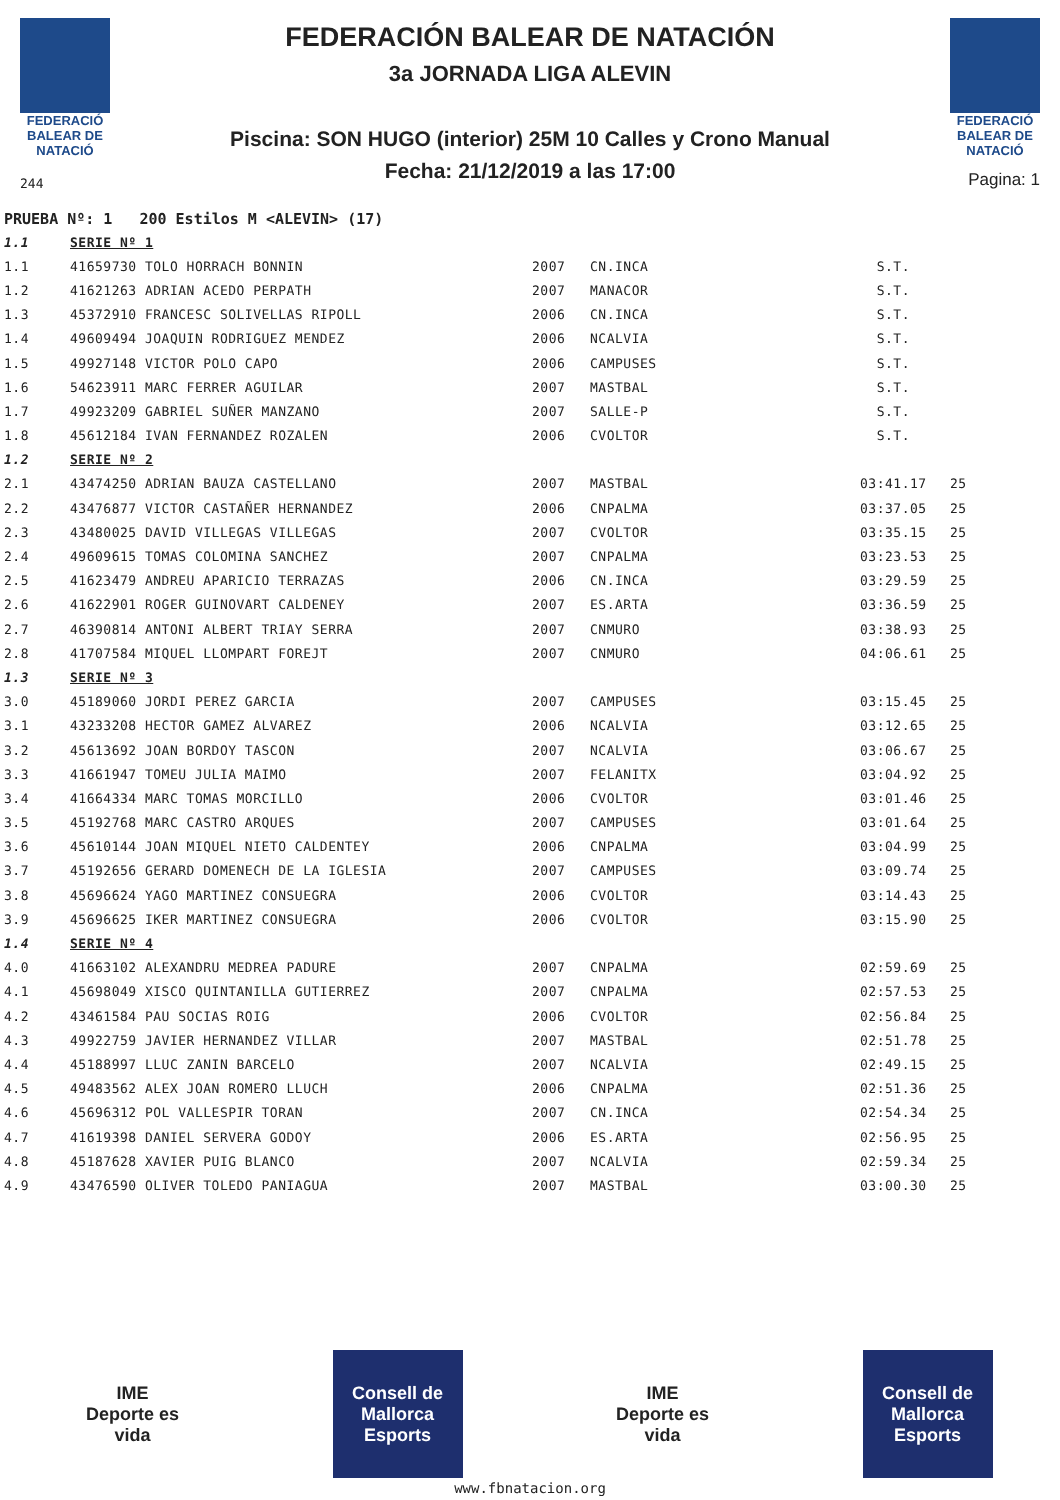FEDERACIÓ BALEAR DE NATACIÓ
244
FEDERACIÓN BALEAR DE NATACIÓN
3a JORNADA LIGA ALEVIN
Piscina: SON HUGO (interior) 25M 10 Calles y Crono Manual
Fecha: 21/12/2019 a las 17:00
FEDERACIÓ BALEAR DE NATACIÓ
Pagina: 1
PRUEBA Nº: 1 200 Estilos M <ALEVIN> (17)
| 1.1 | SERIE Nº 1 | | | | |
| 1.1 | 41659730 TOLO HORRACH BONNIN | 2007 | CN.INCA | S.T. | |
| 1.2 | 41621263 ADRIAN ACEDO PERPATH | 2007 | MANACOR | S.T. | |
| 1.3 | 45372910 FRANCESC SOLIVELLAS RIPOLL | 2006 | CN.INCA | S.T. | |
| 1.4 | 49609494 JOAQUIN RODRIGUEZ MENDEZ | 2006 | NCALVIA | S.T. | |
| 1.5 | 49927148 VICTOR POLO CAPO | 2006 | CAMPUSES | S.T. | |
| 1.6 | 54623911 MARC FERRER AGUILAR | 2007 | MASTBAL | S.T. | |
| 1.7 | 49923209 GABRIEL SUÑER MANZANO | 2007 | SALLE-P | S.T. | |
| 1.8 | 45612184 IVAN FERNANDEZ ROZALEN | 2006 | CVOLTOR | S.T. | |
| 1.2 | SERIE Nº 2 | | | | |
| 2.1 | 43474250 ADRIAN BAUZA CASTELLANO | 2007 | MASTBAL | 03:41.17 | 25 |
| 2.2 | 43476877 VICTOR CASTAÑER HERNANDEZ | 2006 | CNPALMA | 03:37.05 | 25 |
| 2.3 | 43480025 DAVID VILLEGAS VILLEGAS | 2007 | CVOLTOR | 03:35.15 | 25 |
| 2.4 | 49609615 TOMAS COLOMINA SANCHEZ | 2007 | CNPALMA | 03:23.53 | 25 |
| 2.5 | 41623479 ANDREU APARICIO TERRAZAS | 2006 | CN.INCA | 03:29.59 | 25 |
| 2.6 | 41622901 ROGER GUINOVART CALDENEY | 2007 | ES.ARTA | 03:36.59 | 25 |
| 2.7 | 46390814 ANTONI ALBERT TRIAY SERRA | 2007 | CNMURO | 03:38.93 | 25 |
| 2.8 | 41707584 MIQUEL LLOMPART FOREJT | 2007 | CNMURO | 04:06.61 | 25 |
| 1.3 | SERIE Nº 3 | | | | |
| 3.0 | 45189060 JORDI PEREZ GARCIA | 2007 | CAMPUSES | 03:15.45 | 25 |
| 3.1 | 43233208 HECTOR GAMEZ ALVAREZ | 2006 | NCALVIA | 03:12.65 | 25 |
| 3.2 | 45613692 JOAN BORDOY TASCON | 2007 | NCALVIA | 03:06.67 | 25 |
| 3.3 | 41661947 TOMEU JULIA MAIMO | 2007 | FELANITX | 03:04.92 | 25 |
| 3.4 | 41664334 MARC TOMAS MORCILLO | 2006 | CVOLTOR | 03:01.46 | 25 |
| 3.5 | 45192768 MARC CASTRO ARQUES | 2007 | CAMPUSES | 03:01.64 | 25 |
| 3.6 | 45610144 JOAN MIQUEL NIETO CALDENTEY | 2006 | CNPALMA | 03:04.99 | 25 |
| 3.7 | 45192656 GERARD DOMENECH DE LA IGLESIA | 2007 | CAMPUSES | 03:09.74 | 25 |
| 3.8 | 45696624 YAGO MARTINEZ CONSUEGRA | 2006 | CVOLTOR | 03:14.43 | 25 |
| 3.9 | 45696625 IKER MARTINEZ CONSUEGRA | 2006 | CVOLTOR | 03:15.90 | 25 |
| 1.4 | SERIE Nº 4 | | | | |
| 4.0 | 41663102 ALEXANDRU MEDREA PADURE | 2007 | CNPALMA | 02:59.69 | 25 |
| 4.1 | 45698049 XISCO QUINTANILLA GUTIERREZ | 2007 | CNPALMA | 02:57.53 | 25 |
| 4.2 | 43461584 PAU SOCIAS ROIG | 2006 | CVOLTOR | 02:56.84 | 25 |
| 4.3 | 49922759 JAVIER HERNANDEZ VILLAR | 2007 | MASTBAL | 02:51.78 | 25 |
| 4.4 | 45188997 LLUC ZANIN BARCELO | 2007 | NCALVIA | 02:49.15 | 25 |
| 4.5 | 49483562 ALEX JOAN ROMERO LLUCH | 2006 | CNPALMA | 02:51.36 | 25 |
| 4.6 | 45696312 POL VALLESPIR TORAN | 2007 | CN.INCA | 02:54.34 | 25 |
| 4.7 | 41619398 DANIEL SERVERA GODOY | 2006 | ES.ARTA | 02:56.95 | 25 |
| 4.8 | 45187628 XAVIER PUIG BLANCO | 2007 | NCALVIA | 02:59.34 | 25 |
| 4.9 | 43476590 OLIVER TOLEDO PANIAGUA | 2007 | MASTBAL | 03:00.30 | 25 |
IME
Deporte es vida
Consell de Mallorca
Esports
IME
Deporte es vida
Consell de Mallorca
Esports
www.fbnatacion.org